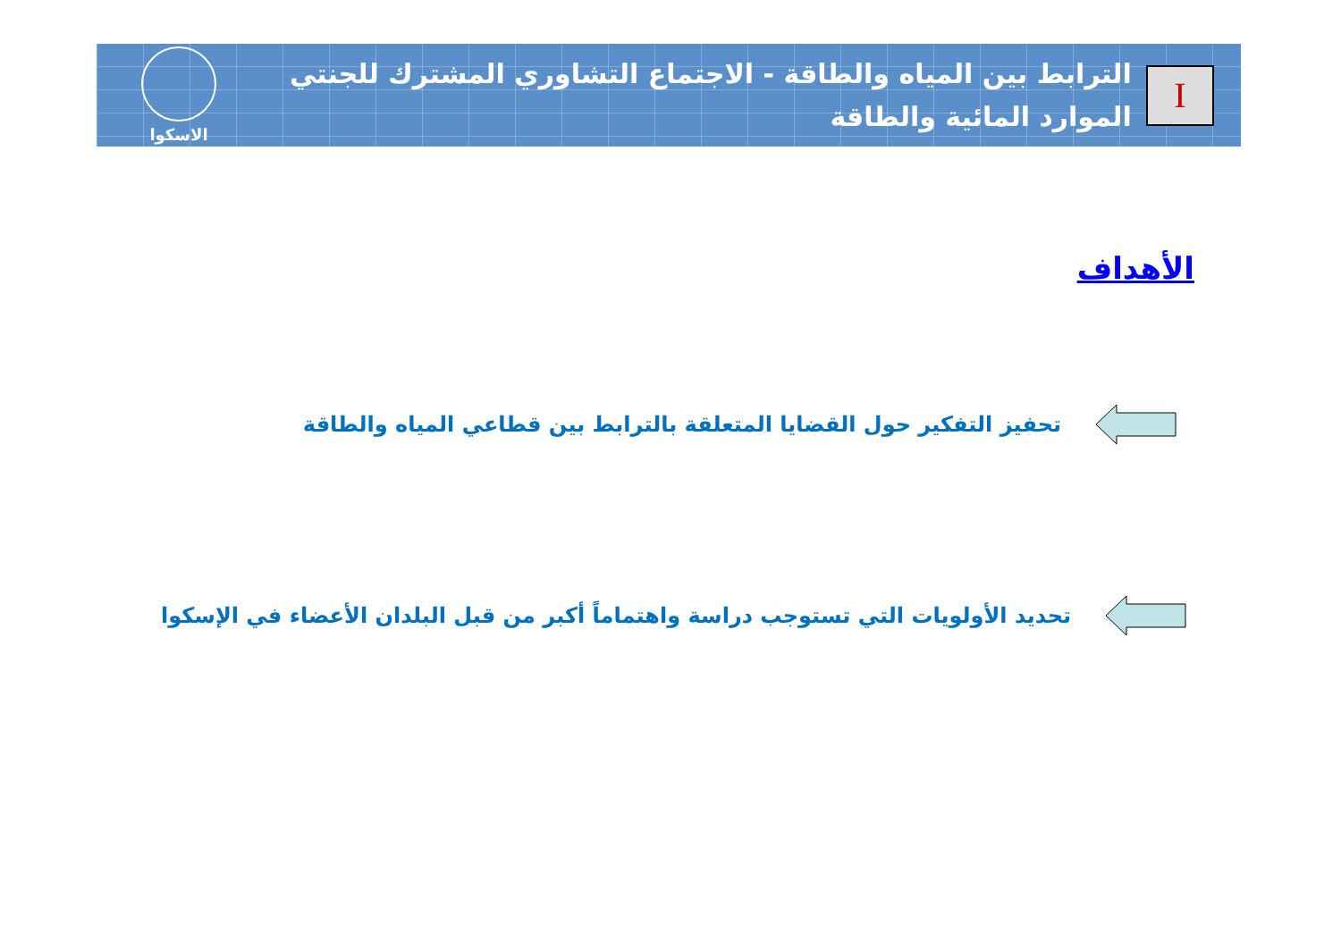I
الترابط بين المياه والطاقة - الاجتماع التشاوري المشترك للجنتي الموارد المائية والطاقة
الاسكوا
الأهداف
تحفيز التفكير حول القضايا المتعلقة بالترابط بين قطاعي المياه والطاقة
تحديد الأولويات التي تستوجب دراسة واهتماماً أكبر من قبل البلدان الأعضاء في الإسكوا